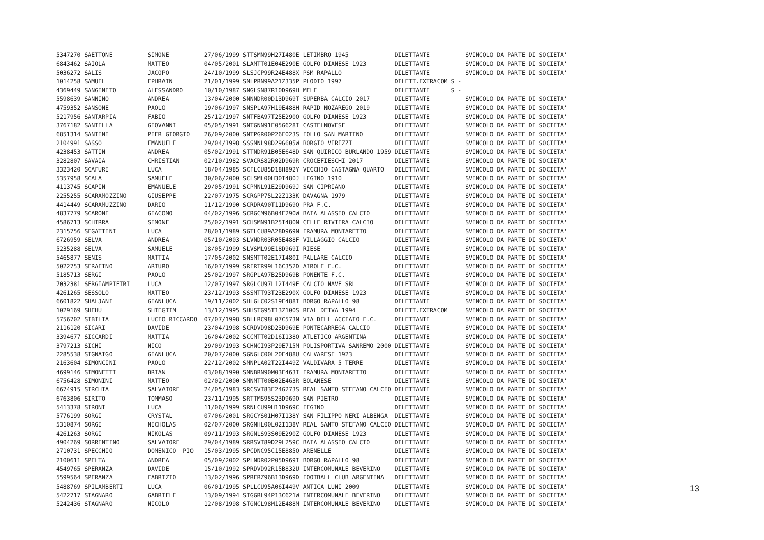5347270 SAETTONE          SIMONE          27/06/1999 STTSMN99H27I480E LETIMBRO 1945             DILETTANTE          SVINCOLO DA PARTE DI SOCIETA'
6843462 SAIOLA            MATTEO          04/05/2001 SLAMTT01E04E290E GOLFO DIANESE 1923        DILETTANTE          SVINCOLO DA PARTE DI SOCIETA'
5036272 SALIS             JACOPO          24/10/1999 SLSJCP99R24E488X PSM RAPALLO               DILETTANTE          SVINCOLO DA PARTE DI SOCIETA'
1014258 SAMUEL            EPHRAIN         21/01/1999 SMLPRN99A21Z335P PLODIO 1997               DILETT.EXTRACOM S -
4369449 SANGINETO         ALESSANDRO      10/10/1987 SNGLSN87R10D969H MELE                      DILETTANTE      S -
5598639 SANNINO           ANDREA          13/04/2000 SNNNDR00D13D969T SUPERBA CALCIO 2017       DILETTANTE          SVINCOLO DA PARTE DI SOCIETA'
4759352 SANSONE           PAOLO           19/06/1997 SNSPLA97H19E488H RAPID NOZAREGO 2019       DILETTANTE          SVINCOLO DA PARTE DI SOCIETA'
5217956 SANTARPIA         FABIO           25/12/1997 SNTFBA97T25E290Q GOLFO DIANESE 1923        DILETTANTE          SVINCOLO DA PARTE DI SOCIETA'
3767182 SANTELLA          GIOVANNI        05/05/1991 SNTGNN91E05G628I CASTELNOVESE              DILETTANTE          SVINCOLO DA PARTE DI SOCIETA'
6851314 SANTINI           PIER GIORGIO    26/09/2000 SNTPGR00P26F023S FOLLO SAN MARTINO         DILETTANTE          SVINCOLO DA PARTE DI SOCIETA'
2104991 SASSO             EMANUELE        29/04/1998 SSSMNL98D29G605W BORGIO VEREZZI            DILETTANTE          SVINCOLO DA PARTE DI SOCIETA'
4238453 SATTIN            ANDREA          05/02/1991 STTNDR91B05E648D SAN QUIRICO BURLANDO 1959 DILETTANTE          SVINCOLO DA PARTE DI SOCIETA'
3282807 SAVAIA            CHRISTIAN       02/10/1982 SVACRS82R02D969R CROCEFIESCHI 2017         DILETTANTE          SVINCOLO DA PARTE DI SOCIETA'
3323420 SCAFURI           LUCA            18/04/1985 SCFLCU85D18H892Y VECCHIO CASTAGNA QUARTO   DILETTANTE          SVINCOLO DA PARTE DI SOCIETA'
5357958 SCALA             SAMUELE         30/06/2000 SCLSML00H30I480J LEGINO 1910               DILETTANTE          SVINCOLO DA PARTE DI SOCIETA'
4113745 SCAPIN            EMANUELE        29/05/1991 SCPMNL91E29D969J SAN CIPRIANO              DILETTANTE          SVINCOLO DA PARTE DI SOCIETA'
2255255 SCARAMOZZINO      GIUSEPPE        22/07/1975 SCRGPP75L22Z133K DAVAGNA 1979              DILETTANTE          SVINCOLO DA PARTE DI SOCIETA'
4414449 SCARAMUZZINO      DARIO           11/12/1990 SCRDRA90T11D969Q PRA F.C.                  DILETTANTE          SVINCOLO DA PARTE DI SOCIETA'
4837779 SCARONE           GIACOMO         04/02/1996 SCRGCM96B04E290W BAIA ALASSIO CALCIO       DILETTANTE          SVINCOLO DA PARTE DI SOCIETA'
4586713 SCHIRRA           SIMONE          25/02/1991 SCHSMN91B25I480N CELLE RIVIERA CALCIO      DILETTANTE          SVINCOLO DA PARTE DI SOCIETA'
2315756 SEGATTINI         LUCA            28/01/1989 SGTLCU89A28D969N FRAMURA MONTARETTO        DILETTANTE          SVINCOLO DA PARTE DI SOCIETA'
6726959 SELVA             ANDREA          05/10/2003 SLVNDR03R05E488F VILLAGGIO CALCIO          DILETTANTE          SVINCOLO DA PARTE DI SOCIETA'
5235288 SELVA             SAMUELE         18/05/1999 SLVSML99E18D969I RIESE                     DILETTANTE          SVINCOLO DA PARTE DI SOCIETA'
5465877 SENIS             MATTIA          17/05/2002 SNSMTT02E17I480I PALLARE CALCIO            DILETTANTE          SVINCOLO DA PARTE DI SOCIETA'
5022753 SERAFINO          ARTURO          16/07/1999 SRFRTR99L16C352D AIROLE F.C.               DILETTANTE          SVINCOLO DA PARTE DI SOCIETA'
5185713 SERGI             PAOLO           25/02/1997 SRGPLA97B25D969B PONENTE F.C.              DILETTANTE          SVINCOLO DA PARTE DI SOCIETA'
7032381 SERGIAMPIETRI     LUCA            12/07/1997 SRGLCU97L12I449E CALCIO NAVE SRL           DILETTANTE          SVINCOLO DA PARTE DI SOCIETA'
4261265 SESSOLO           MATTEO          23/12/1993 SSSMTT93T23E290X GOLFO DIANESE 1923        DILETTANTE          SVINCOLO DA PARTE DI SOCIETA'
6601822 SHALJANI          GIANLUCA        19/11/2002 SHLGLC02S19E488I BORGO RAPALLO 98          DILETTANTE          SVINCOLO DA PARTE DI SOCIETA'
1029169 SHEHU             SHTEGTIM        13/12/1995 SHHSTG95T13Z100S REAL DEIVA 1994           DILETT.EXTRACOM     SVINCOLO DA PARTE DI SOCIETA'
5756702 SIBILIA           LUCIO RICCARDO  07/07/1998 SBLLRC98L07C573N VIA DELL ACCIAIO F.C.     DILETTANTE          SVINCOLO DA PARTE DI SOCIETA'
2116120 SICARI            DAVIDE          23/04/1998 SCRDVD98D23D969E PONTECARREGA CALCIO       DILETTANTE          SVINCOLO DA PARTE DI SOCIETA'
3394677 SICCARDI          MATTIA          16/04/2002 SCCMTT02D16I138Q ATLETICO ARGENTINA        DILETTANTE          SVINCOLO DA PARTE DI SOCIETA'
3797213 SICHI             NICO            29/09/1993 SCHNCI93P29E715M POLISPORTIVA SANREMO 2000 DILETTANTE          SVINCOLO DA PARTE DI SOCIETA'
2285538 SIGNAIGO          GIANLUCA        20/07/2000 SGNGLC00L20E488U CALVARESE 1923            DILETTANTE          SVINCOLO DA PARTE DI SOCIETA'
2163604 SIMONCINI         PAOLO           22/12/2002 SMNPLA02T22I449Z VALDIVARA 5 TERRE         DILETTANTE          SVINCOLO DA PARTE DI SOCIETA'
4699146 SIMONETTI         BRIAN           03/08/1990 SMNBRN90M03E463I FRAMURA MONTARETTO        DILETTANTE          SVINCOLO DA PARTE DI SOCIETA'
6756428 SIMONINI          MATTEO          02/02/2000 SMNMTT00B02E463R BOLANESE                  DILETTANTE          SVINCOLO DA PARTE DI SOCIETA'
6674915 SIRCHIA           SALVATORE       24/05/1983 SRCSVT83E24G273S REAL SANTO STEFANO CALCIO DILETTANTE          SVINCOLO DA PARTE DI SOCIETA'
6763806 SIRITO            TOMMASO         23/11/1995 SRTTMS95S23D969O SAN PIETRO                DILETTANTE          SVINCOLO DA PARTE DI SOCIETA'
5413378 SIRONI            LUCA            11/06/1999 SRNLCU99H11D969C FEGINO                    DILETTANTE          SVINCOLO DA PARTE DI SOCIETA'
5776199 SORGI             CRYSTAL         07/06/2001 SRGCYS01H07I138Y SAN FILIPPO NERI ALBENGA  DILETTANTE          SVINCOLO DA PARTE DI SOCIETA'
5310874 SORGI             NICHOLAS        02/07/2000 SRGNHL00L02I138V REAL SANTO STEFANO CALCIO DILETTANTE          SVINCOLO DA PARTE DI SOCIETA'
4261263 SORGI             NIKOLAS         09/11/1993 SRGNLS93S09E290Z GOLFO DIANESE 1923        DILETTANTE          SVINCOLO DA PARTE DI SOCIETA'
4904269 SORRENTINO        SALVATORE       29/04/1989 SRRSVT89D29L259C BAIA ALASSIO CALCIO       DILETTANTE          SVINCOLO DA PARTE DI SOCIETA'
2710731 SPECCHIO          DOMENICO  PIO   15/03/1995 SPCDNC95C15E885Q ARENELLE                  DILETTANTE          SVINCOLO DA PARTE DI SOCIETA'
2100611 SPELTA            ANDREA          05/09/2002 SPLNDR02P05D969I BORGO RAPALLO 98          DILETTANTE          SVINCOLO DA PARTE DI SOCIETA'
4549765 SPERANZA          DAVIDE          15/10/1992 SPRDVD92R15B832U INTERCOMUNALE BEVERINO    DILETTANTE          SVINCOLO DA PARTE DI SOCIETA'
5599564 SPERANZA          FABRIZIO        13/02/1996 SPRFRZ96B13D969D FOOTBALL CLUB ARGENTINA   DILETTANTE          SVINCOLO DA PARTE DI SOCIETA'
5488769 SPILAMBERTI       LUCA            06/01/1995 SPLLCU95A06I449V ANTICA LUNI 2009          DILETTANTE          SVINCOLO DA PARTE DI SOCIETA'
5422717 STAGNARO          GABRIELE        13/09/1994 STGGRL94P13C621W INTERCOMUNALE BEVERINO    DILETTANTE          SVINCOLO DA PARTE DI SOCIETA'
5242436 STAGNARO          NICOLO          12/08/1998 STGNCL98M12E488M INTERCOMUNALE BEVERINO    DILETTANTE          SVINCOLO DA PARTE DI SOCIETA'
13